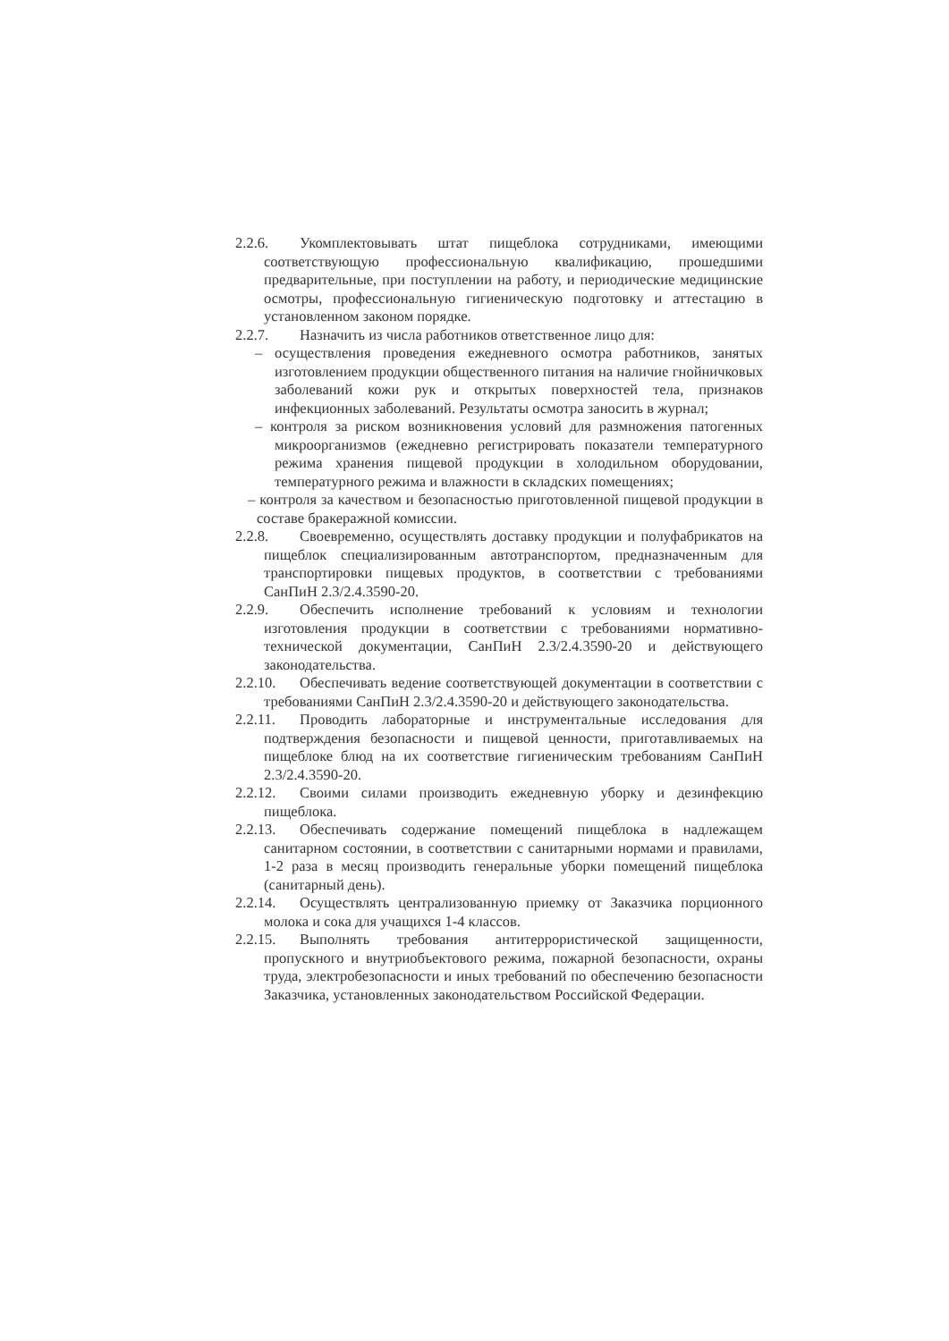2.2.6. Укомплектовывать штат пищеблока сотрудниками, имеющими соответствующую профессиональную квалификацию, прошедшими предварительные, при поступлении на работу, и периодические медицинские осмотры, профессиональную гигиеническую подготовку и аттестацию в установленном законом порядке.
2.2.7. Назначить из числа работников ответственное лицо для:
– осуществления проведения ежедневного осмотра работников, занятых изготовлением продукции общественного питания на наличие гнойничковых заболеваний кожи рук и открытых поверхностей тела, признаков инфекционных заболеваний. Результаты осмотра заносить в журнал;
– контроля за риском возникновения условий для размножения патогенных микроорганизмов (ежедневно регистрировать показатели температурного режима хранения пищевой продукции в холодильном оборудовании, температурного режима и влажности в складских помещениях;
– контроля за качеством и безопасностью приготовленной пищевой продукции в составе бракеражной комиссии.
2.2.8. Своевременно, осуществлять доставку продукции и полуфабрикатов на пищеблок специализированным автотранспортом, предназначенным для транспортировки пищевых продуктов, в соответствии с требованиями СанПиН 2.3/2.4.3590-20.
2.2.9. Обеспечить исполнение требований к условиям и технологии изготовления продукции в соответствии с требованиями нормативно-технической документации, СанПиН 2.3/2.4.3590-20 и действующего законодательства.
2.2.10. Обеспечивать ведение соответствующей документации в соответствии с требованиями СанПиН 2.3/2.4.3590-20 и действующего законодательства.
2.2.11. Проводить лабораторные и инструментальные исследования для подтверждения безопасности и пищевой ценности, приготавливаемых на пищеблоке блюд на их соответствие гигиеническим требованиям СанПиН 2.3/2.4.3590-20.
2.2.12. Своими силами производить ежедневную уборку и дезинфекцию пищеблока.
2.2.13. Обеспечивать содержание помещений пищеблока в надлежащем санитарном состоянии, в соответствии с санитарными нормами и правилами, 1-2 раза в месяц производить генеральные уборки помещений пищеблока (санитарный день).
2.2.14. Осуществлять централизованную приемку от Заказчика порционного молока и сока для учащихся 1-4 классов.
2.2.15. Выполнять требования антитеррористической защищенности, пропускного и внутриобъектового режима, пожарной безопасности, охраны труда, электробезопасности и иных требований по обеспечению безопасности Заказчика, установленных законодательством Российской Федерации.